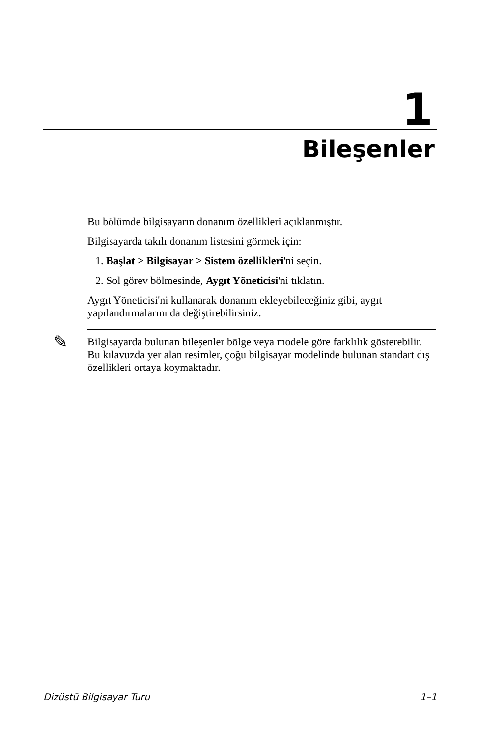1
Bileşenler
Bu bölümde bilgisayarın donanım özellikleri açıklanmıştır.
Bilgisayarda takılı donanım listesini görmek için:
1. Başlat > Bilgisayar > Sistem özellikleri'ni seçin.
2. Sol görev bölmesinde, Aygıt Yöneticisi'ni tıklatın.
Aygıt Yöneticisi'ni kullanarak donanım ekleyebileceğiniz gibi, aygıt yapılandırmalarını da değiştirebilirsiniz.
✎ Bilgisayarda bulunan bileşenler bölge veya modele göre farklılık gösterebilir. Bu kılavuzda yer alan resimler, çoğu bilgisayar modelinde bulunan standart dış özellikleri ortaya koymaktadır.
Dizüstü Bilgisayar Turu 1–1